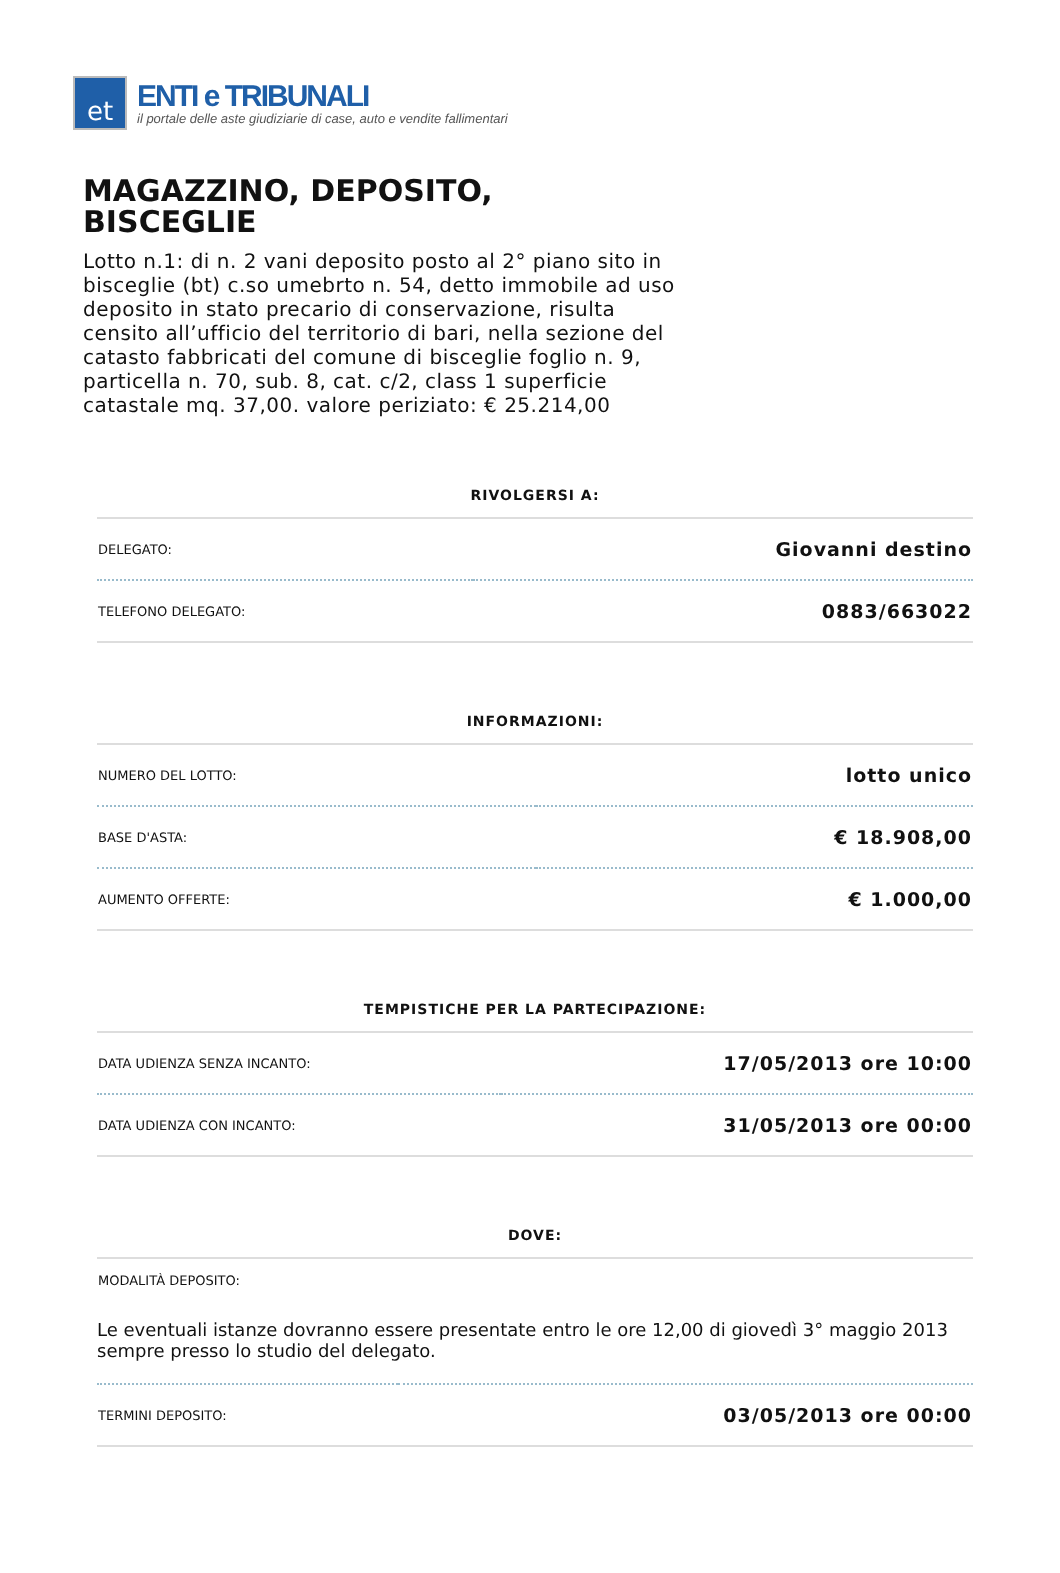et
ENTI e TRIBUNALI
il portale delle aste giudiziarie di case, auto e vendite fallimentari
MAGAZZINO, DEPOSITO, BISCEGLIE
Lotto n.1: di n. 2 vani deposito posto al 2° piano sito in bisceglie (bt) c.so umebrto n. 54, detto immobile ad uso deposito in stato precario di conservazione, risulta censito all’ufficio del territorio di bari, nella sezione del catasto fabbricati del comune di bisceglie foglio n. 9, particella n. 70, sub. 8, cat. c/2, class 1 superficie catastale mq. 37,00. valore periziato: € 25.214,00
RIVOLGERSI A:
| DELEGATO: | Giovanni destino |
| TELEFONO DELEGATO: | 0883/663022 |
INFORMAZIONI:
| NUMERO DEL LOTTO: | lotto unico |
| BASE D'ASTA: | € 18.908,00 |
| AUMENTO OFFERTE: | € 1.000,00 |
TEMPISTICHE PER LA PARTECIPAZIONE:
| DATA UDIENZA SENZA INCANTO: | 17/05/2013 ore 10:00 |
| DATA UDIENZA CON INCANTO: | 31/05/2013 ore 00:00 |
DOVE:
| MODALITÀ DEPOSITO: | |
| Le eventuali istanze dovranno essere presentate entro le ore 12,00 di giovedì 3° maggio 2013 sempre presso lo studio del delegato. | |
| TERMINI DEPOSITO: | 03/05/2013 ore 00:00 |